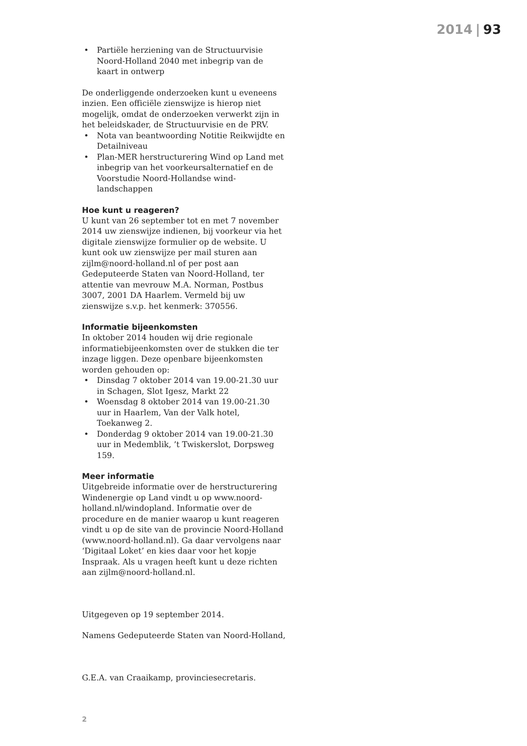2014 | 93
• Partiële herziening van de Structuurvisie Noord-Holland 2040 met inbegrip van de kaart in ontwerp
De onderliggende onderzoeken kunt u eveneens inzien. Een officiële zienswijze is hierop niet mogelijk, omdat de onderzoeken verwerkt zijn in het beleidskader, de Structuurvisie en de PRV.
• Nota van beantwoording Notitie Reikwijdte en Detailniveau
• Plan-MER herstructurering Wind op Land met inbegrip van het voorkeursalternatief en de Voorstudie Noord-Hollandse wind-landschappen
Hoe kunt u reageren?
U kunt van 26 september tot en met 7 november 2014 uw zienswijze indienen, bij voorkeur via het digitale zienswijze formulier op de website. U kunt ook uw zienswijze per mail sturen aan zijlm@noord-holland.nl of per post aan Gedeputeerde Staten van Noord-Holland, ter attentie van mevrouw M.A. Norman, Postbus 3007, 2001 DA Haarlem. Vermeld bij uw zienswijze s.v.p. het kenmerk: 370556.
Informatie bijeenkomsten
In oktober 2014 houden wij drie regionale informatiebijeenkomsten over de stukken die ter inzage liggen. Deze openbare bijeenkomsten worden gehouden op:
• Dinsdag 7 oktober 2014 van 19.00-21.30 uur in Schagen, Slot Igesz, Markt 22
• Woensdag 8 oktober 2014 van 19.00-21.30 uur in Haarlem, Van der Valk hotel, Toekanweg 2.
• Donderdag 9 oktober 2014 van 19.00-21.30 uur in Medemblik, ’t Twiskerslot, Dorpsweg 159.
Meer informatie
Uitgebreide informatie over de herstructurering Windenergie op Land vindt u op www.noord-holland.nl/windopland. Informatie over de procedure en de manier waarop u kunt reageren vindt u op de site van de provincie Noord-Holland (www.noord-holland.nl). Ga daar vervolgens naar ‘Digitaal Loket’ en kies daar voor het kopje Inspraak. Als u vragen heeft kunt u deze richten aan zijlm@noord-holland.nl.
Uitgegeven op 19 september 2014.
Namens Gedeputeerde Staten van Noord-Holland,
G.E.A. van Craaikamp, provinciesecretaris.
2